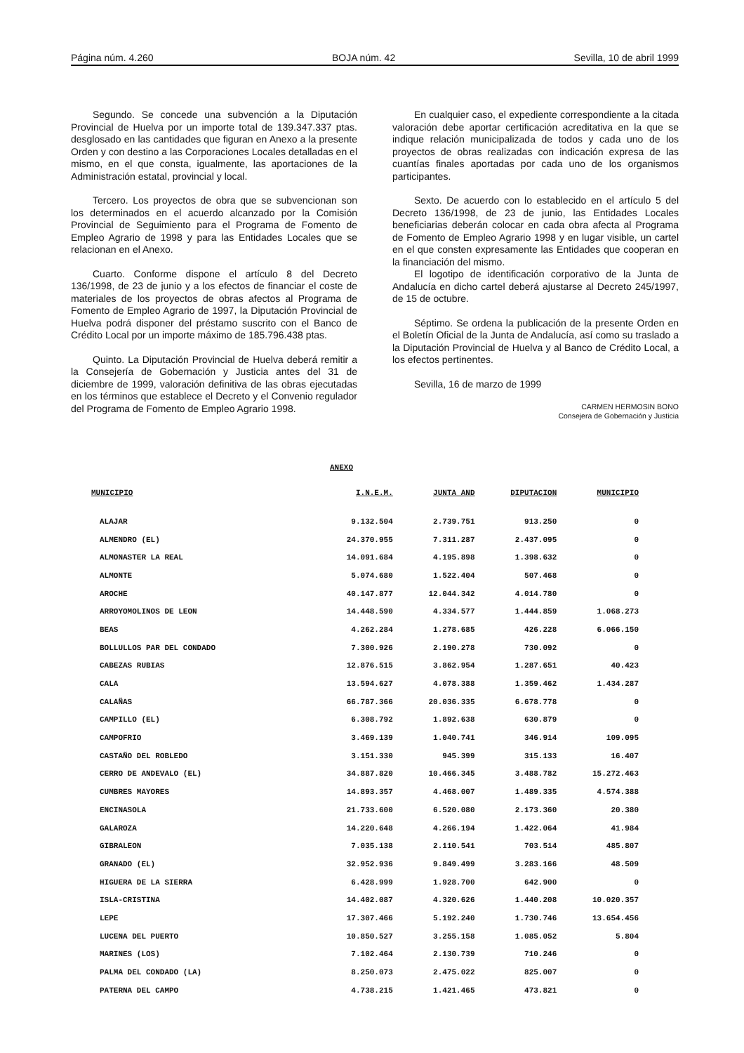Página núm. 4.260 BOJA núm. 42 Sevilla, 10 de abril 1999
Segundo. Se concede una subvención a la Diputación Provincial de Huelva por un importe total de 139.347.337 ptas. desglosado en las cantidades que figuran en Anexo a la presente Orden y con destino a las Corporaciones Locales detalladas en el mismo, en el que consta, igualmente, las aportaciones de la Administración estatal, provincial y local.
Tercero. Los proyectos de obra que se subvencionan son los determinados en el acuerdo alcanzado por la Comisión Provincial de Seguimiento para el Programa de Fomento de Empleo Agrario de 1998 y para las Entidades Locales que se relacionan en el Anexo.
Cuarto. Conforme dispone el artículo 8 del Decreto 136/1998, de 23 de junio y a los efectos de financiar el coste de materiales de los proyectos de obras afectos al Programa de Fomento de Empleo Agrario de 1997, la Diputación Provincial de Huelva podrá disponer del préstamo suscrito con el Banco de Crédito Local por un importe máximo de 185.796.438 ptas.
Quinto. La Diputación Provincial de Huelva deberá remitir a la Consejería de Gobernación y Justicia antes del 31 de diciembre de 1999, valoración definitiva de las obras ejecutadas en los términos que establece el Decreto y el Convenio regulador del Programa de Fomento de Empleo Agrario 1998.
En cualquier caso, el expediente correspondiente a la citada valoración debe aportar certificación acreditativa en la que se indique relación municipalizada de todos y cada uno de los proyectos de obras realizadas con indicación expresa de las cuantías finales aportadas por cada uno de los organismos participantes.
Sexto. De acuerdo con lo establecido en el artículo 5 del Decreto 136/1998, de 23 de junio, las Entidades Locales beneficiarias deberán colocar en cada obra afecta al Programa de Fomento de Empleo Agrario 1998 y en lugar visible, un cartel en el que consten expresamente las Entidades que cooperan en la financiación del mismo.
El logotipo de identificación corporativo de la Junta de Andalucía en dicho cartel deberá ajustarse al Decreto 245/1997, de 15 de octubre.
Séptimo. Se ordena la publicación de la presente Orden en el Boletín Oficial de la Junta de Andalucía, así como su traslado a la Diputación Provincial de Huelva y al Banco de Crédito Local, a los efectos pertinentes.
Sevilla, 16 de marzo de 1999
CARMEN HERMOSIN BONO
Consejera de Gobernación y Justicia
ANEXO
| MUNICIPIO | I.N.E.M. | JUNTA AND | DIPUTACION | MUNICIPIO |
| --- | --- | --- | --- | --- |
| ALAJAR | 9.132.504 | 2.739.751 | 913.250 | 0 |
| ALMENDRO (EL) | 24.370.955 | 7.311.287 | 2.437.095 | 0 |
| ALMONASTER LA REAL | 14.091.684 | 4.195.898 | 1.398.632 | 0 |
| ALMONTE | 5.074.680 | 1.522.404 | 507.468 | 0 |
| AROCHE | 40.147.877 | 12.044.342 | 4.014.780 | 0 |
| ARROYOMOLINOS DE LEON | 14.448.590 | 4.334.577 | 1.444.859 | 1.068.273 |
| BEAS | 4.262.284 | 1.278.685 | 426.228 | 6.066.150 |
| BOLLULLOS PAR DEL CONDADO | 7.300.926 | 2.190.278 | 730.092 | 0 |
| CABEZAS RUBIAS | 12.876.515 | 3.862.954 | 1.287.651 | 40.423 |
| CALA | 13.594.627 | 4.078.388 | 1.359.462 | 1.434.287 |
| CALAÑAS | 66.787.366 | 20.036.335 | 6.678.778 | 0 |
| CAMPILLO (EL) | 6.308.792 | 1.892.638 | 630.879 | 0 |
| CAMPOFRIO | 3.469.139 | 1.040.741 | 346.914 | 109.095 |
| CASTAÑO DEL ROBLEDO | 3.151.330 | 945.399 | 315.133 | 16.407 |
| CERRO DE ANDEVALO (EL) | 34.887.820 | 10.466.345 | 3.488.782 | 15.272.463 |
| CUMBRES MAYORES | 14.893.357 | 4.468.007 | 1.489.335 | 4.574.388 |
| ENCINASOLA | 21.733.600 | 6.520.080 | 2.173.360 | 20.380 |
| GALAROZA | 14.220.648 | 4.266.194 | 1.422.064 | 41.984 |
| GIBRALEON | 7.035.138 | 2.110.541 | 703.514 | 485.807 |
| GRANADO (EL) | 32.952.936 | 9.849.499 | 3.283.166 | 48.509 |
| HIGUERA DE LA SIERRA | 6.428.999 | 1.928.700 | 642.900 | 0 |
| ISLA-CRISTINA | 14.402.087 | 4.320.626 | 1.440.208 | 10.020.357 |
| LEPE | 17.307.466 | 5.192.240 | 1.730.746 | 13.654.456 |
| LUCENA DEL PUERTO | 10.850.527 | 3.255.158 | 1.085.052 | 5.804 |
| MARINES (LOS) | 7.102.464 | 2.130.739 | 710.246 | 0 |
| PALMA DEL CONDADO (LA) | 8.250.073 | 2.475.022 | 825.007 | 0 |
| PATERNA DEL CAMPO | 4.738.215 | 1.421.465 | 473.821 | 0 |